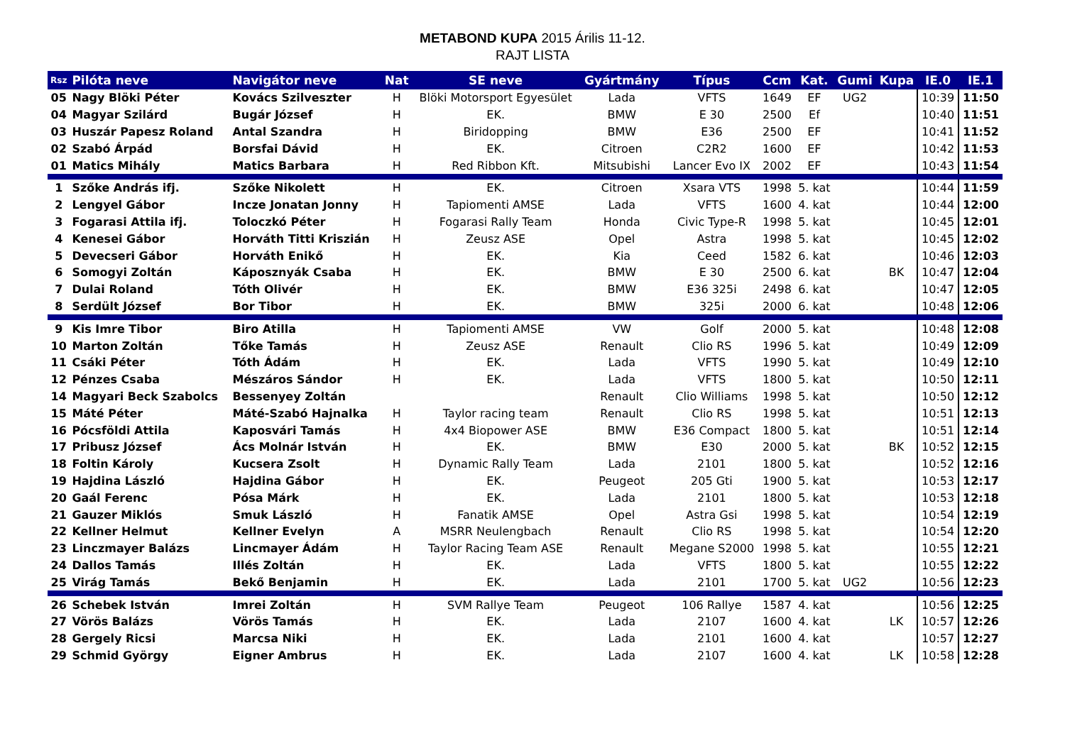METABOND KUPA 2015 Árilis 11-12.
RAJT LISTA
| Rsz | Pilóta neve | Navigátor neve | Nat | SE neve | Gyártmány | Típus | Ccm | Kat. | Gumi | Kupa | IE.0 | IE.1 |
| --- | --- | --- | --- | --- | --- | --- | --- | --- | --- | --- | --- | --- |
| 05 | Nagy Blöki Péter | Kovács Szilveszter | H | Blöki Motorsport Egyesület | Lada | VFTS | 1649 | EF | UG2 | | 10:39 | 11:50 |
| 04 | Magyar Szilárd | Bugár József | H | EK. | BMW | E 30 | 2500 | Ef | | | 10:40 | 11:51 |
| 03 | Huszár Papesz Roland | Antal Szandra | H | Biridopping | BMW | E36 | 2500 | EF | | | 10:41 | 11:52 |
| 02 | Szabó Árpád | Borsfai Dávid | H | EK. | Citroen | C2R2 | 1600 | EF | | | 10:42 | 11:53 |
| 01 | Matics Mihály | Matics Barbara | H | Red Ribbon Kft. | Mitsubishi | Lancer Evo IX | 2002 | EF | | | 10:43 | 11:54 |
| 1 | Szőke András ifj. | Szőke Nikolett | H | EK. | Citroen | Xsara VTS | 1998 | 5. kat | | | 10:44 | 11:59 |
| 2 | Lengyel Gábor | Incze Jonatan Jonny | H | Tapiomenti AMSE | Lada | VFTS | 1600 | 4. kat | | | 10:44 | 12:00 |
| 3 | Fogarasi Attila ifj. | Toloczkó Péter | H | Fogarasi Rally Team | Honda | Civic Type-R | 1998 | 5. kat | | | 10:45 | 12:01 |
| 4 | Kenesei Gábor | Horváth Titti Kriszián | H | Zeusz ASE | Opel | Astra | 1998 | 5. kat | | | 10:45 | 12:02 |
| 5 | Devecseri Gábor | Horváth Enikő | H | EK. | Kia | Ceed | 1582 | 6. kat | | | 10:46 | 12:03 |
| 6 | Somogyi Zoltán | Káposznyák Csaba | H | EK. | BMW | E 30 | 2500 | 6. kat | | BK | 10:47 | 12:04 |
| 7 | Dulai Roland | Tóth Olivér | H | EK. | BMW | E36 325i | 2498 | 6. kat | | | 10:47 | 12:05 |
| 8 | Serdült József | Bor Tibor | H | EK. | BMW | 325i | 2000 | 6. kat | | | 10:48 | 12:06 |
| 9 | Kis Imre Tibor | Biro Atilla | H | Tapiomenti AMSE | VW | Golf | 2000 | 5. kat | | | 10:48 | 12:08 |
| 10 | Marton Zoltán | Tőke Tamás | H | Zeusz ASE | Renault | Clio RS | 1996 | 5. kat | | | 10:49 | 12:09 |
| 11 | Csáki Péter | Tóth Ádám | H | EK. | Lada | VFTS | 1990 | 5. kat | | | 10:49 | 12:10 |
| 12 | Pénzes Csaba | Mészáros Sándor | H | EK. | Lada | VFTS | 1800 | 5. kat | | | 10:50 | 12:11 |
| 14 | Magyari Beck Szabolcs | Bessenyey Zoltán | | | Renault | Clio Williams | 1998 | 5. kat | | | 10:50 | 12:12 |
| 15 | Máté Péter | Máté-Szabó Hajnalka | H | Taylor racing team | Renault | Clio RS | 1998 | 5. kat | | | 10:51 | 12:13 |
| 16 | Pócsföldi Attila | Kaposvári Tamás | H | 4x4 Biopower ASE | BMW | E36 Compact | 1800 | 5. kat | | | 10:51 | 12:14 |
| 17 | Pribusz József | Ács Molnár István | H | EK. | BMW | E30 | 2000 | 5. kat | | BK | 10:52 | 12:15 |
| 18 | Foltin Károly | Kucsera Zsolt | H | Dynamic Rally Team | Lada | 2101 | 1800 | 5. kat | | | 10:52 | 12:16 |
| 19 | Hajdina László | Hajdina Gábor | H | EK. | Peugeot | 205 Gti | 1900 | 5. kat | | | 10:53 | 12:17 |
| 20 | Gaál Ferenc | Pósa Márk | H | EK. | Lada | 2101 | 1800 | 5. kat | | | 10:53 | 12:18 |
| 21 | Gauzer Miklós | Smuk László | H | Fanatik AMSE | Opel | Astra Gsi | 1998 | 5. kat | | | 10:54 | 12:19 |
| 22 | Kellner Helmut | Kellner Evelyn | A | MSRR Neulengbach | Renault | Clio RS | 1998 | 5. kat | | | 10:54 | 12:20 |
| 23 | Linczmayer Balázs | Lincmayer Ádám | H | Taylor Racing Team ASE | Renault | Megane S2000 | 1998 | 5. kat | | | 10:55 | 12:21 |
| 24 | Dallos Tamás | Illés Zoltán | H | EK. | Lada | VFTS | 1800 | 5. kat | | | 10:55 | 12:22 |
| 25 | Virág Tamás | Bekő Benjamin | H | EK. | Lada | 2101 | 1700 | 5. kat | UG2 | | 10:56 | 12:23 |
| 26 | Schebek István | Imrei Zoltán | H | SVM Rallye Team | Peugeot | 106 Rallye | 1587 | 4. kat | | | 10:56 | 12:25 |
| 27 | Vörös Balázs | Vörös Tamás | H | EK. | Lada | 2107 | 1600 | 4. kat | | LK | 10:57 | 12:26 |
| 28 | Gergely Ricsi | Marcsa Niki | H | EK. | Lada | 2101 | 1600 | 4. kat | | | 10:57 | 12:27 |
| 29 | Schmid György | Eigner Ambrus | H | EK. | Lada | 2107 | 1600 | 4. kat | | LK | 10:58 | 12:28 |